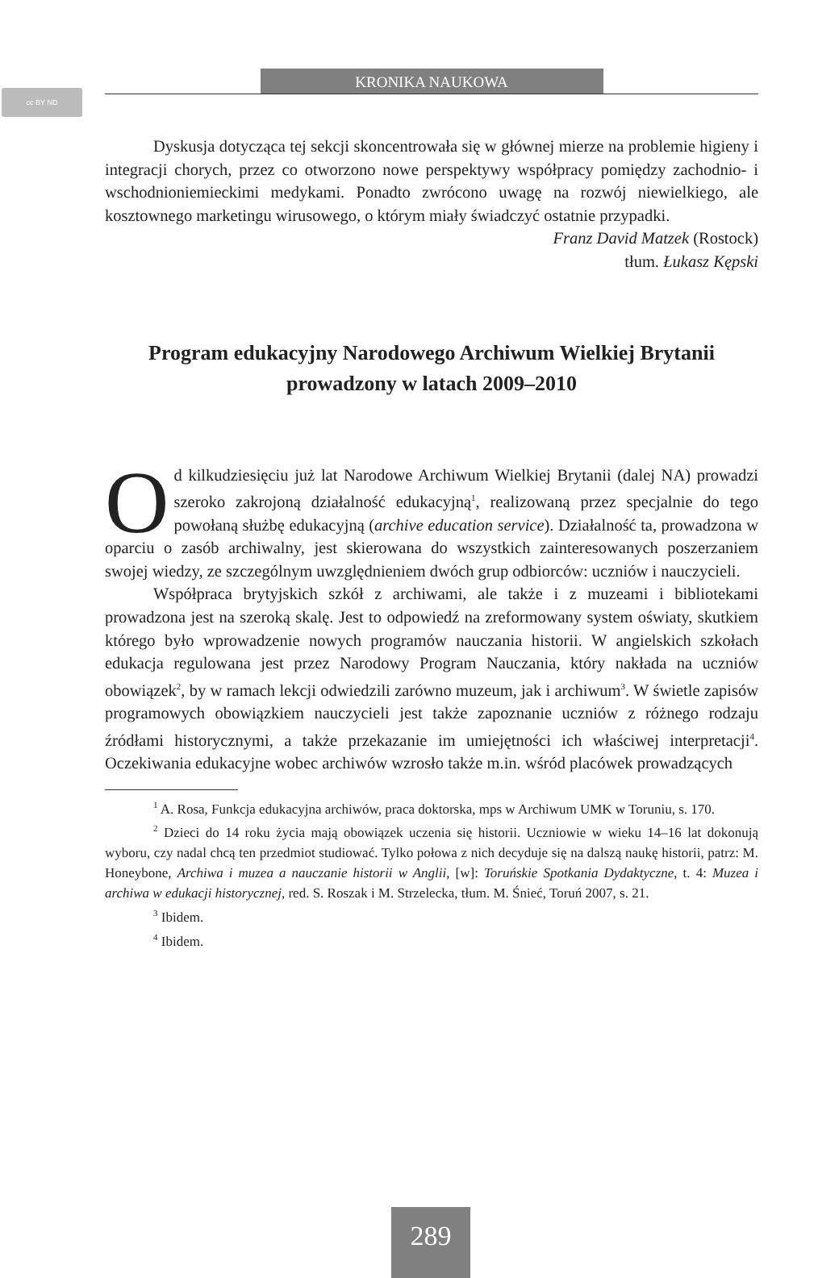cc BY ND
KRONIKA NAUKOWA
Dyskusja dotycząca tej sekcji skoncentrowała się w głównej mierze na problemie higieny i integracji chorych, przez co otworzono nowe perspektywy współpracy pomiędzy zachodnio- i wschodnioniemieckimi medykami. Ponadto zwrócono uwagę na rozwój niewielkiego, ale kosztownego marketingu wirusowego, o którym miały świadczyć ostatnie przypadki.
Franz David Matzek (Rostock)
tłum. Łukasz Kępski
Program edukacyjny Narodowego Archiwum Wielkiej Brytanii
prowadzony w latach 2009–2010
Od kilkudziesięciu już lat Narodowe Archiwum Wielkiej Brytanii (dalej NA) prowadzi szeroko zakrojoną działalność edukacyjną<sup>1</sup>, realizowaną przez specjalnie do tego powołaną służbę edukacyjną (archive education service). Działalność ta, prowadzona w oparciu o zasób archiwalny, jest skierowana do wszystkich zainteresowanych poszerzaniem swojej wiedzy, ze szczególnym uwzględnieniem dwóch grup odbiorców: uczniów i nauczycieli.
Współpraca brytyjskich szkół z archiwami, ale także i z muzeami i bibliotekami prowadzona jest na szeroką skalę. Jest to odpowiedź na zreformowany system oświaty, skutkiem którego było wprowadzenie nowych programów nauczania historii. W angielskich szkołach edukacja regulowana jest przez Narodowy Program Nauczania, który nakłada na uczniów obowiązek<sup>2</sup>, by w ramach lekcji odwiedzili zarówno muzeum, jak i archiwum<sup>3</sup>. W świetle zapisów programowych obowiązkiem nauczycieli jest także zapoznanie uczniów z różnego rodzaju źródłami historycznymi, a także przekazanie im umiejętności ich właściwej interpretacji<sup>4</sup>. Oczekiwania edukacyjne wobec archiwów wzrosło także m.in. wśród placówek prowadzących
<sup>1</sup> A. Rosa, Funkcja edukacyjna archiwów, praca doktorska, mps w Archiwum UMK w Toruniu, s. 170.
<sup>2</sup> Dzieci do 14 roku życia mają obowiązek uczenia się historii. Uczniowie w wieku 14–16 lat dokonują wyboru, czy nadal chcą ten przedmiot studiować. Tylko połowa z nich decyduje się na dalszą naukę historii, patrz: M. Honeybone, Archiwa i muzea a nauczanie historii w Anglii, [w]: Toruńskie Spotkania Dydaktyczne, t. 4: Muzea i archiwa w edukacji historycznej, red. S. Roszak i M. Strzelecka, tłum. M. Śnieć, Toruń 2007, s. 21.
<sup>3</sup> Ibidem.
<sup>4</sup> Ibidem.
289